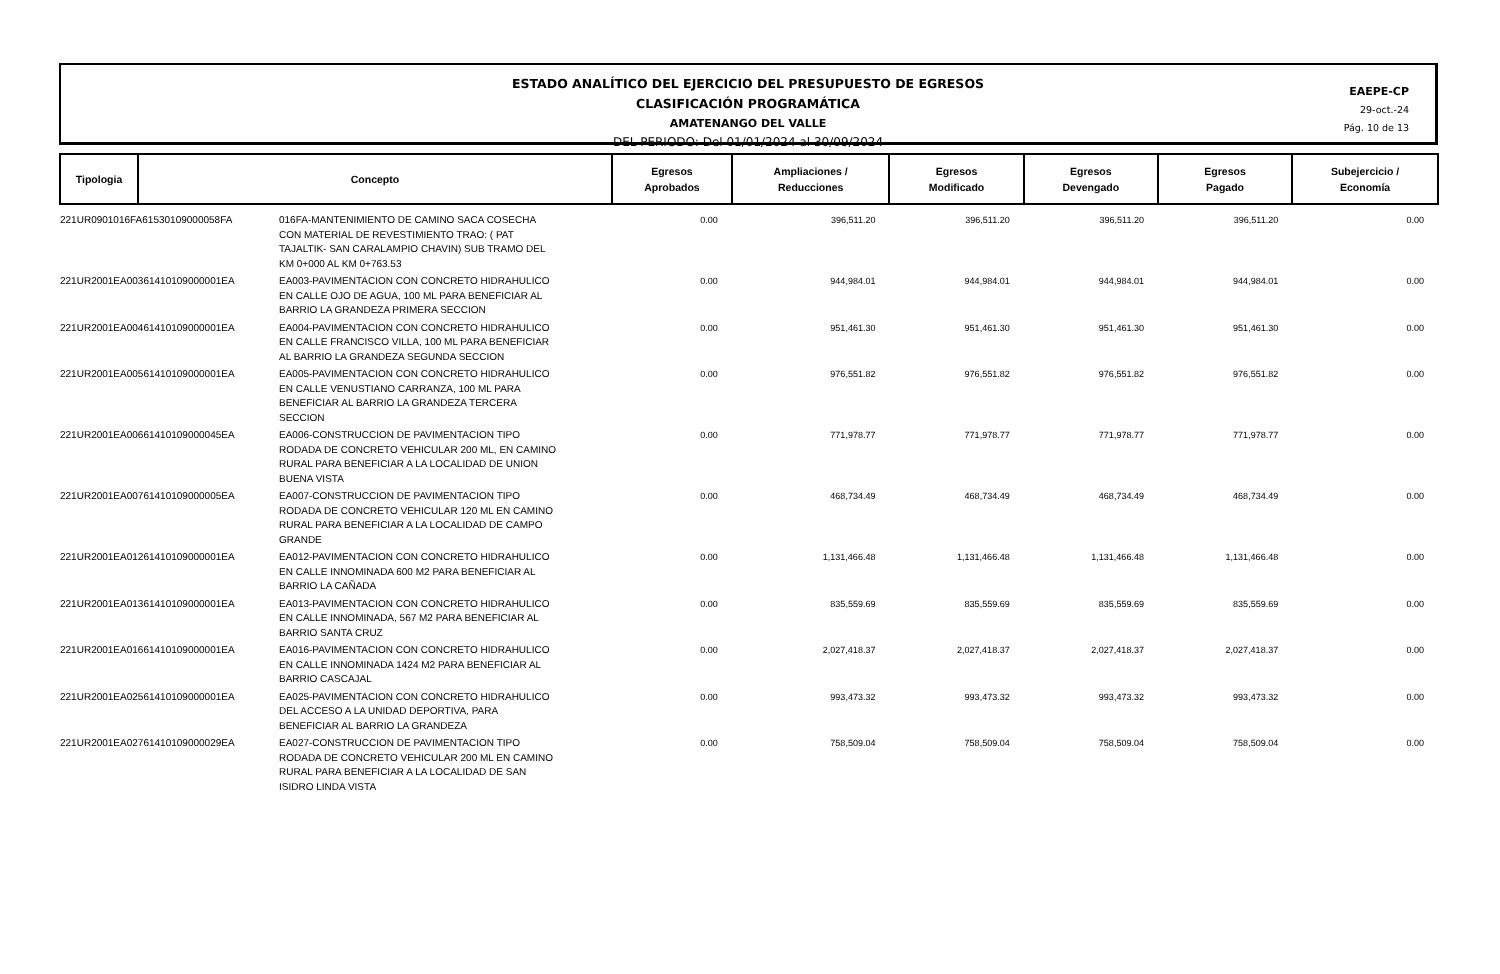ESTADO ANALÍTICO DEL EJERCICIO DEL PRESUPUESTO DE EGRESOS
CLASIFICACIÓN PROGRAMÁTICA
AMATENANGO DEL VALLE
DEL PERIODO: Del 01/01/2024 al 30/09/2024
EAEPE-CP
29-oct.-24
Pág. 10 de 13
| Tipologia | Concepto | Egresos Aprobados | Ampliaciones / Reducciones | Egresos Modificado | Egresos Devengado | Egresos Pagado | Subejercicio / Economía |
| --- | --- | --- | --- | --- | --- | --- | --- |
| 221UR0901016FA61530109000058FA 016FA-MANTENIMIENTO DE CAMINO SACA COSECHA CON MATERIAL DE REVESTIMIENTO TRAO: ( PAT TAJALTIK- SAN CARALAMPIO CHAVIN) SUB TRAMO DEL KM 0+000 AL KM 0+763.53 | | 0.00 | 396,511.20 | 396,511.20 | 396,511.20 | 396,511.20 | 0.00 |
| 221UR2001EA00361410109000001EA EA003-PAVIMENTACION CON CONCRETO HIDRAHULICO EN CALLE OJO DE AGUA, 100 ML PARA BENEFICIAR AL BARRIO LA GRANDEZA PRIMERA SECCION | | 0.00 | 944,984.01 | 944,984.01 | 944,984.01 | 944,984.01 | 0.00 |
| 221UR2001EA00461410109000001EA EA004-PAVIMENTACION CON CONCRETO HIDRAHULICO EN CALLE FRANCISCO VILLA, 100 ML PARA BENEFICIAR AL BARRIO LA GRANDEZA SEGUNDA SECCION | | 0.00 | 951,461.30 | 951,461.30 | 951,461.30 | 951,461.30 | 0.00 |
| 221UR2001EA00561410109000001EA EA005-PAVIMENTACION CON CONCRETO HIDRAHULICO EN CALLE VENUSTIANO CARRANZA, 100 ML PARA BENEFICIAR AL BARRIO LA GRANDEZA TERCERA SECCION | | 0.00 | 976,551.82 | 976,551.82 | 976,551.82 | 976,551.82 | 0.00 |
| 221UR2001EA00661410109000045EA EA006-CONSTRUCCION DE PAVIMENTACION TIPO RODADA DE CONCRETO VEHICULAR 200 ML, EN CAMINO RURAL PARA BENEFICIAR A LA LOCALIDAD DE UNION BUENA VISTA | | 0.00 | 771,978.77 | 771,978.77 | 771,978.77 | 771,978.77 | 0.00 |
| 221UR2001EA00761410109000005EA EA007-CONSTRUCCION DE PAVIMENTACION TIPO RODADA DE CONCRETO VEHICULAR 120 ML EN CAMINO RURAL PARA BENEFICIAR A LA LOCALIDAD DE CAMPO GRANDE | | 0.00 | 468,734.49 | 468,734.49 | 468,734.49 | 468,734.49 | 0.00 |
| 221UR2001EA01261410109000001EA EA012-PAVIMENTACION CON CONCRETO HIDRAHULICO EN CALLE INNOMINADA 600 M2 PARA BENEFICIAR AL BARRIO LA CAÑADA | | 0.00 | 1,131,466.48 | 1,131,466.48 | 1,131,466.48 | 1,131,466.48 | 0.00 |
| 221UR2001EA01361410109000001EA EA013-PAVIMENTACION CON CONCRETO HIDRAHULICO EN CALLE INNOMINADA, 567 M2 PARA BENEFICIAR AL BARRIO SANTA CRUZ | | 0.00 | 835,559.69 | 835,559.69 | 835,559.69 | 835,559.69 | 0.00 |
| 221UR2001EA01661410109000001EA EA016-PAVIMENTACION CON CONCRETO HIDRAHULICO EN CALLE INNOMINADA 1424 M2 PARA BENEFICIAR AL BARRIO CASCAJAL | | 0.00 | 2,027,418.37 | 2,027,418.37 | 2,027,418.37 | 2,027,418.37 | 0.00 |
| 221UR2001EA02561410109000001EA EA025-PAVIMENTACION CON CONCRETO HIDRAHULICO DEL ACCESO A LA UNIDAD DEPORTIVA, PARA BENEFICIAR AL BARRIO LA GRANDEZA | | 0.00 | 993,473.32 | 993,473.32 | 993,473.32 | 993,473.32 | 0.00 |
| 221UR2001EA02761410109000029EA EA027-CONSTRUCCION DE PAVIMENTACION TIPO RODADA DE CONCRETO VEHICULAR 200 ML EN CAMINO RURAL PARA BENEFICIAR A LA LOCALIDAD DE SAN ISIDRO LINDA VISTA | | 0.00 | 758,509.04 | 758,509.04 | 758,509.04 | 758,509.04 | 0.00 |